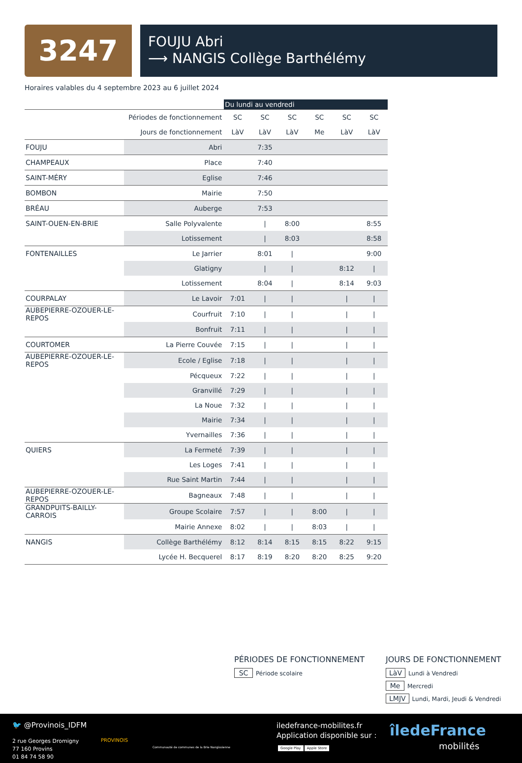3247
FOUJU Abri
⟶ NANGIS Collège Barthélémy
Horaires valables du 4 septembre 2023 au 6 juillet 2024
| | | Du lundi au vendredi | | | | | |
| | Périodes de fonctionnement | SC | SC | SC | SC | SC | SC |
| | Jours de fonctionnement | LàV | LàV | LàV | Me | LàV | LàV |
| FOUJU | Abri | | 7:35 | | | | |
| CHAMPEAUX | Place | | 7:40 | | | | |
| SAINT-MÉRY | Eglise | | 7:46 | | | | |
| BOMBON | Mairie | | 7:50 | | | | |
| BRÉAU | Auberge | | 7:53 | | | | |
| SAINT-OUEN-EN-BRIE | Salle Polyvalente | | / | 8:00 | | | 8:55 |
| | Lotissement | | / | 8:03 | | | 8:58 |
| FONTENAILLES | Le Jarrier | | 8:01 | / | | | 9:00 |
| | Glatigny | | / | / | | 8:12 | / |
| | Lotissement | | 8:04 | / | | 8:14 | 9:03 |
| COURPALAY | Le Lavoir | 7:01 | / | / | | / | / |
| AUBEPIERRE-OZOUER-LE-REPOS | Courfruit | 7:10 | / | / | | / | / |
| | Bonfruit | 7:11 | / | / | | / | / |
| COURTOMER | La Pierre Couvée | 7:15 | / | / | | / | / |
| AUBEPIERRE-OZOUER-LE-REPOS | Ecole / Eglise | 7:18 | / | / | | / | / |
| | Pécqueux | 7:22 | / | / | | / | / |
| | Granvillé | 7:29 | / | / | | / | / |
| | La Noue | 7:32 | / | / | | / | / |
| | Mairie | 7:34 | / | / | | / | / |
| | Yvernailles | 7:36 | / | / | | / | / |
| QUIERS | La Fermeté | 7:39 | / | / | | / | / |
| | Les Loges | 7:41 | / | / | | / | / |
| | Rue Saint Martin | 7:44 | / | / | | / | / |
| AUBEPIERRE-OZOUER-LE-REPOS | Bagneaux | 7:48 | / | / | | / | / |
| GRANDPUITS-BAILLY-CARROIS | Groupe Scolaire | 7:57 | / | / | 8:00 | / | / |
| | Mairie Annexe | 8:02 | / | / | 8:03 | / | / |
| NANGIS | Collège Barthélémy | 8:12 | 8:14 | 8:15 | 8:15 | 8:22 | 9:15 |
| | Lycée H. Becquerel | 8:17 | 8:19 | 8:20 | 8:20 | 8:25 | 9:20 |
PÉRIODES DE FONCTIONNEMENT
SC Période scolaire
JOURS DE FONCTIONNEMENT
LàV Lundi à Vendredi
Me Mercredi
LMJV Lundi, Mardi, Jeudi & Vendredi
🐦 @Provinois_IDFM
2 rue Georges Dromigny
77 160 Provins
01 84 74 58 90
PROVINOIS
Communauté de communes de la Brie Nangissienne
iledefrance-mobilites.fr
Application disponible sur :
Google Play Apple Store
îledeFrance
mobilités